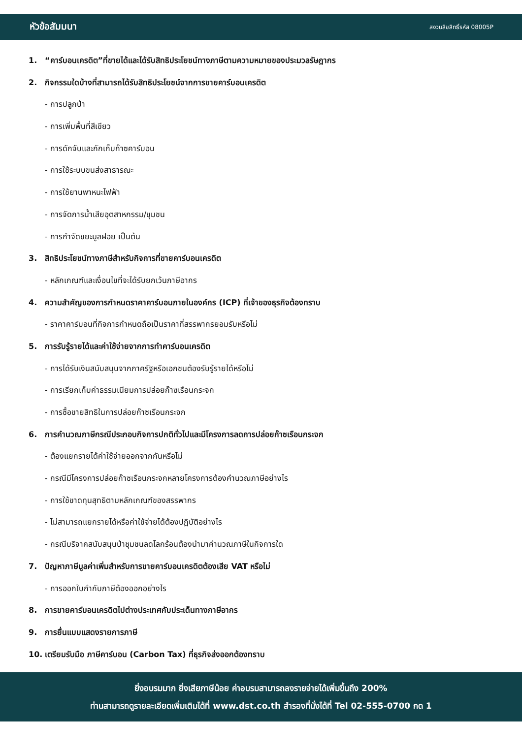หัวข้อสัมมนา
สงวนลิขสิทธิ์รหัส 08005P
1. “คาร์บอนเครดิต”ที่ขายได้และได้รับสิทธิประโยชน์ทางภาษีตามความหมายของประมวลรัษฎากร
2. กิจกรรมใดบ้างที่สามารถได้รับสิทธิประโยชน์จากการขายคาร์บอนเครดิต
- การปลูกป่า
- การเพิ่มพื้นที่สีเขียว
- การดักจับและกักเก็บก๊าซคาร์บอน
- การใช้ระบบขนส่งสาธารณะ
- การใช้ยานพาหนะไฟฟ้า
- การจัดการน้ำเสียอุตสาหกรรม/ชุมชน
- การกำจัดขยะมูลฝอย เป็นต้น
3. สิทธิประโยชน์ทางภาษีสำหรับกิจการที่ขายคาร์บอนเครดิต
- หลักเกณฑ์และเงื่อนไขที่จะได้รับยกเว้นภาษีอากร
4. ความสำคัญของการกำหนดราคาคาร์บอนภายในองค์กร (ICP) ที่เจ้าของธุรกิจต้องทราบ
- ราคาคาร์บอนที่กิจการกำหนดถือเป็นราคาที่สรรพากรยอมรับหรือไม่
5. การรับรู้รายได้และค่าใช้จ่ายจากการทำคาร์บอนเครดิต
- การได้รับเงินสนับสนุนจากภาครัฐหรือเอกชนต้องรับรู้รายได้หรือไม่
- การเรียกเก็บค่าธรรมเนียมการปล่อยก๊าซเรือนกระจก
- การซื้อขายสิทธิในการปล่อยก๊าซเรือนกระจก
6. การคำนวณภาษีกรณีประกอบกิจการปกติทั่วไปและมีโครงการลดการปล่อยก๊าซเรือนกระจก
- ต้องแยกรายได้ค่าใช้จ่ายออกจากกันหรือไม่
- กรณีมีโครงการปล่อยก๊าซเรือนกระจกหลายโครงการต้องคำนวณภาษีอย่างไร
- การใช้ขาดทุนสุทธิตามหลักเกณฑ์ของสรรพากร
- ไม่สามารถแยกรายได้หรือค่าใช้จ่ายได้ต้องปฏิบัติอย่างไร
- กรณีบริจาคสนับสนุนป่าชุมชนลดโลกร้อนต้องนำมาคำนวณภาษีในกิจการใด
7. ปัญหาภาษีมูลค่าเพิ่มสำหรับการขายคาร์บอนเครดิตต้องเสีย VAT หรือไม่
- การออกใบกำกับภาษีต้องออกอย่างไร
8. การขายคาร์บอนเครดิตไปต่างประเทศกับประเด็นทางภาษีอากร
9. การยื่นแบบแสดงรายการภาษี
10. เตรียมรับมือ ภาษีคาร์บอน (Carbon Tax) ที่ธุรกิจส่งออกต้องทราบ
ยิ่งอบรมมาก ยิ่งเสียภาษีน้อย ค่าอบรมสามารถลงรายจ่ายได้เพิ่มขึ้นถึง 200%
ท่านสามารถดูรายละเอียดเพิ่มเติมได้ที่ www.dst.co.th สำรองที่นั่งได้ที่ Tel 02-555-0700 กด 1